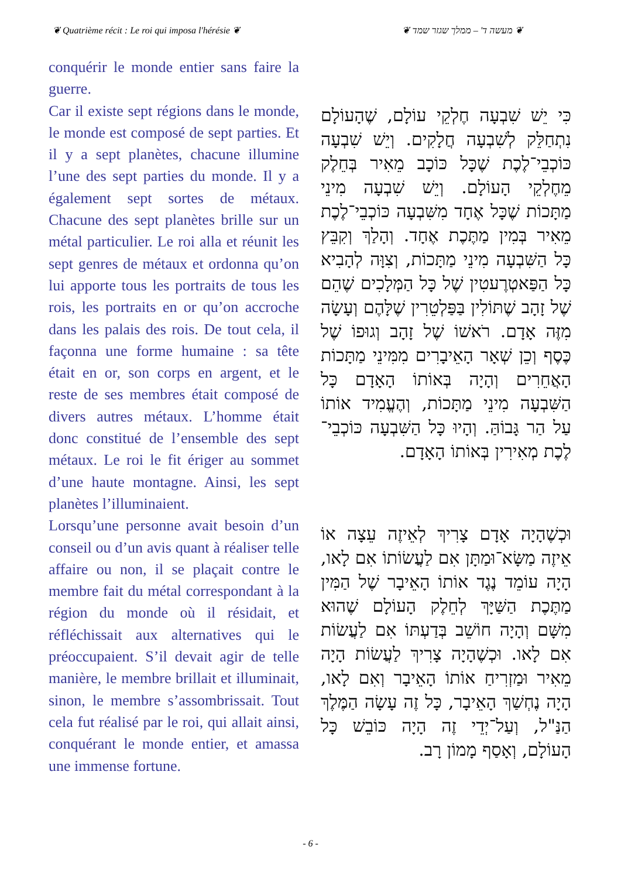❦ Quatrième récit : Le roi qui imposa l'hérésie ❦ ❦ מעשה ד' – ממלך שגזר שמד ❦
conquérir le monde entier sans faire la guerre.
Car il existe sept régions dans le monde, le monde est composé de sept parties. Et il y a sept planètes, chacune illumine l’une des sept parties du monde. Il y a également sept sortes de métaux. Chacune des sept planètes brille sur un métal particulier. Le roi alla et réunit les sept genres de métaux et ordonna qu’on lui apporte tous les portraits de tous les rois, les portraits en or qu’on accroche dans les palais des rois. De tout cela, il façonna une forme humaine : sa tête était en or, son corps en argent, et le reste de ses membres était composé de divers autres métaux. L’homme était donc constitué de l’ensemble des sept métaux. Le roi le fit ériger au sommet d’une haute montagne. Ainsi, les sept planètes l’illuminaient.
Lorsqu’une personne avait besoin d’un conseil ou d’un avis quant à réaliser telle affaire ou non, il se plaçait contre le membre fait du métal correspondant à la région du monde où il résidait, et réfléchissait aux alternatives qui le préoccupaient. S’il devait agir de telle manière, le membre brillait et illuminait, sinon, le membre s’assombrissait. Tout cela fut réalisé par le roi, qui allait ainsi, conquérant le monde entier, et amassa une immense fortune.
כִּי יֵשׁ שִׁבְעָה חֶלְקֵי עוֹלָם, שֶׁהָעוֹלָם נִתְחַלֵּק לְשִׁבְעָה חֲלָקִים. וְיֵשׁ שִׁבְעָה כּוֹכְבֵי־לֶכֶת שֶׁכָּל כּוֹכָב מֵאִיר בְּחֵלֶק מֵחֶלְקֵי הָעוֹלָם. וְיֵשׁ שִׁבְעָה מִינֵי מַתָּכוֹת שֶׁכָּל אֶחָד מִשִּׁבְעָה כּוֹכְבֵי־לֶכֶת מֵאִיר בְּמִין מַתֶּכֶת אֶחָד. וְהָלַךְ וְקִבֵּץ כָּל הַשִּׁבְעָה מִינֵי מַתָּכוֹת, וְצִוָּה לְהָבִיא כָּל הַפַּאטְרֶעטִין שֶׁל כָּל הַמְּלָכִים שֶׁהֵם שֶׁל זָהָב שֶׁתּוֹלִין בַּפַּלְטֵרִין שֶׁלָּהֶם וְעָשָׂה מִזֶּה אָדָם. רֹאשׁוֹ שֶׁל זָהָב וְגוּפוֹ שֶׁל כֶּסֶף וְכֵן שְׁאָר הָאֵיבָרִים מִמִּינֵי מַתָּכוֹת הָאֲחֵרִים וְהָיָה בְּאוֹתוֹ הָאָדָם כָּל הַשִּׁבְעָה מִינֵי מַתָּכוֹת, וְהֶעֱמִיד אוֹתוֹ עַל הַר גָּבוֹהַּ. וְהָיוּ כָּל הַשִּׁבְעָה כּוֹכְבֵי־לֶכֶת מְאִירִין בְּאוֹתוֹ הָאָדָם.
וּכְשֶׁהָיָה אָדָם צָרִיךְ לְאֵיזֶה עֵצָה אוֹ אֵיזֶה מַשָּׂא־וּמַתָּן אִם לַעֲשׂוֹתוֹ אִם לָאו, הָיָה עוֹמֵד נֶגֶד אוֹתוֹ הָאֵיבָר שֶׁל הַמִּין מַתֶּכֶת הַשַּׁיָּךְ לְחֵלֶק הָעוֹלָם שֶׁהוּא מִשָּׁם וְהָיָה חוֹשֵׁב בְּדַעְתּוֹ אִם לַעֲשׂוֹת אִם לָאו. וּכְשֶׁהָיָה צָרִיךְ לַעֲשׂוֹת הָיָה מֵאִיר וּמַזְרִיחַ אוֹתוֹ הָאֵיבָר וְאִם לָאו, הָיָה נֶחְשַׁךְ הָאֵיבָר, כָּל זֶה עָשָׂה הַמֶּלֶךְ הַנַּ"ל, וְעַל־יְדֵי זֶה הָיָה כּוֹבֵשׁ כָּל הָעוֹלָם, וְאָסַף מָמוֹן רָב.
- 6 -